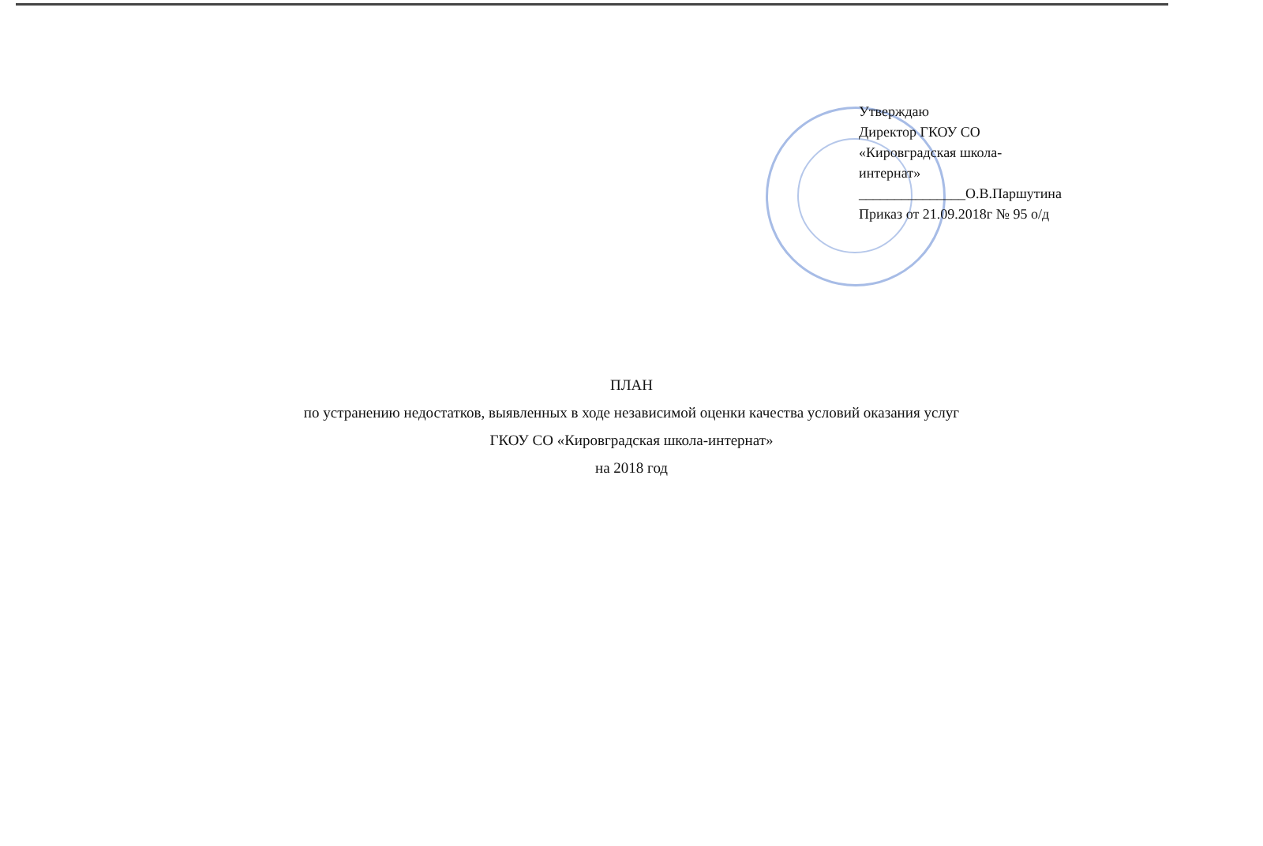Утверждаю
Директор ГКОУ СО
«Кировградская школа-
интернат»
_______________О.В.Паршутина
Приказ от 21.09.2018г № 95 о/д
ПЛАН
по устранению недостатков, выявленных в ходе независимой оценки качества условий оказания услуг
ГКОУ СО «Кировградская школа-интернат»
на 2018 год